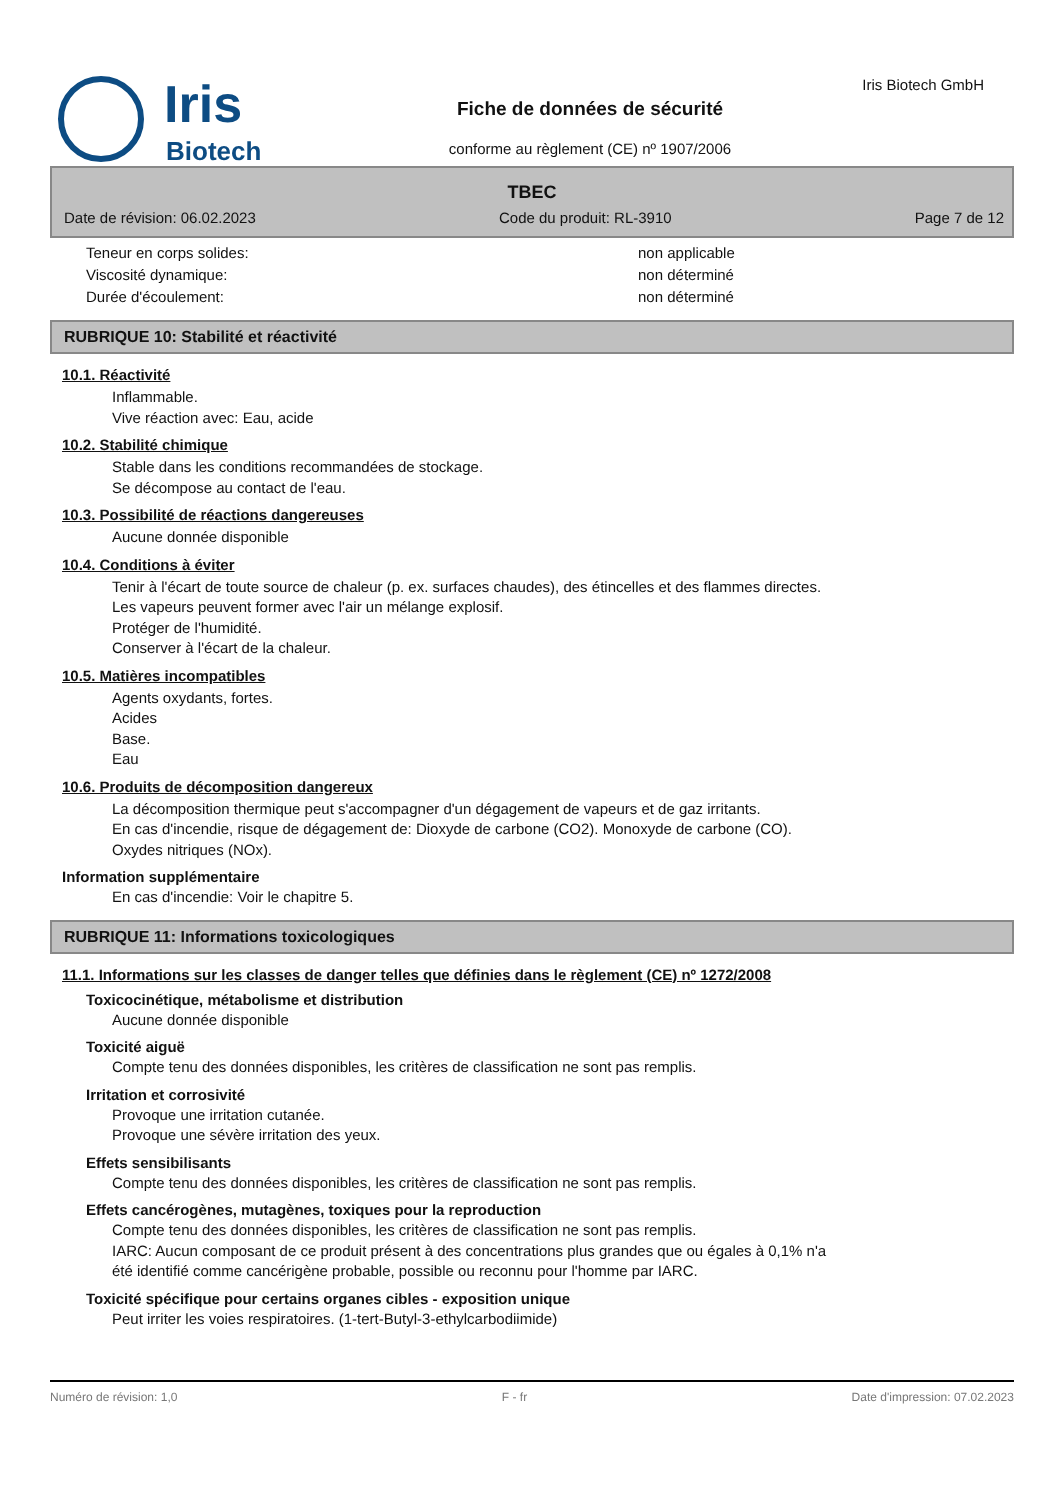Iris
Biotech
Fiche de données de sécurité
conforme au règlement (CE) nº 1907/2006
Iris Biotech GmbH
TBEC
Date de révision: 06.02.2023 Code du produit: RL-3910 Page 7 de 12
Teneur en corps solides: non applicable
Viscosité dynamique: non déterminé
Durée d'écoulement: non déterminé
RUBRIQUE 10: Stabilité et réactivité
10.1. Réactivité
Inflammable.
Vive réaction avec: Eau, acide
10.2. Stabilité chimique
Stable dans les conditions recommandées de stockage.
Se décompose au contact de l'eau.
10.3. Possibilité de réactions dangereuses
Aucune donnée disponible
10.4. Conditions à éviter
Tenir à l'écart de toute source de chaleur (p. ex. surfaces chaudes), des étincelles et des flammes directes.
Les vapeurs peuvent former avec l'air un mélange explosif.
Protéger de l'humidité.
Conserver à l'écart de la chaleur.
10.5. Matières incompatibles
Agents oxydants, fortes.
Acides
Base.
Eau
10.6. Produits de décomposition dangereux
La décomposition thermique peut s'accompagner d'un dégagement de vapeurs et de gaz irritants.
En cas d'incendie, risque de dégagement de: Dioxyde de carbone (CO2). Monoxyde de carbone (CO).
Oxydes nitriques (NOx).
Information supplémentaire
En cas d'incendie: Voir le chapitre 5.
RUBRIQUE 11: Informations toxicologiques
11.1. Informations sur les classes de danger telles que définies dans le règlement (CE) nº 1272/2008
Toxicocinétique, métabolisme et distribution
Aucune donnée disponible
Toxicité aiguë
Compte tenu des données disponibles, les critères de classification ne sont pas remplis.
Irritation et corrosivité
Provoque une irritation cutanée.
Provoque une sévère irritation des yeux.
Effets sensibilisants
Compte tenu des données disponibles, les critères de classification ne sont pas remplis.
Effets cancérogènes, mutagènes, toxiques pour la reproduction
Compte tenu des données disponibles, les critères de classification ne sont pas remplis.
IARC: Aucun composant de ce produit présent à des concentrations plus grandes que ou égales à 0,1% n'a
été identifié comme cancérigène probable, possible ou reconnu pour l'homme par IARC.
Toxicité spécifique pour certains organes cibles - exposition unique
Peut irriter les voies respiratoires. (1-tert-Butyl-3-ethylcarbodiimide)
Numéro de révision: 1,0 F - fr Date d'impression: 07.02.2023